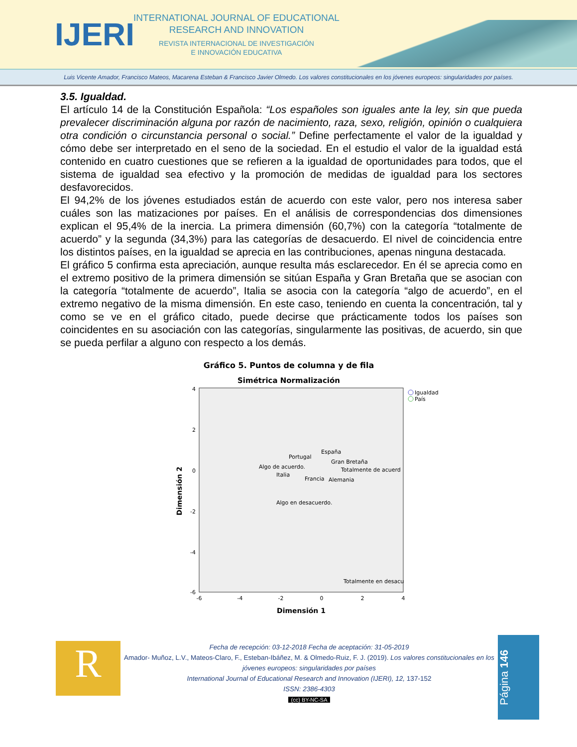IJERI
INTERNATIONAL JOURNAL OF EDUCATIONAL RESEARCH AND INNOVATION
REVISTA INTERNACIONAL DE INVESTIGACIÓN
E INNOVACIÓN EDUCATIVA
Luis Vicente Amador, Francisco Mateos, Macarena Esteban & Francisco Javier Olmedo. Los valores constitucionales en los jóvenes europeos: singularidades por países.
3.5. Igualdad.
El artículo 14 de la Constitución Española: “Los españoles son iguales ante la ley, sin que pueda prevalecer discriminación alguna por razón de nacimiento, raza, sexo, religión, opinión o cualquiera otra condición o circunstancia personal o social.” Define perfectamente el valor de la igualdad y cómo debe ser interpretado en el seno de la sociedad. En el estudio el valor de la igualdad está contenido en cuatro cuestiones que se refieren a la igualdad de oportunidades para todos, que el sistema de igualdad sea efectivo y la promoción de medidas de igualdad para los sectores desfavorecidos.
El 94,2% de los jóvenes estudiados están de acuerdo con este valor, pero nos interesa saber cuáles son las matizaciones por países. En el análisis de correspondencias dos dimensiones explican el 95,4% de la inercia. La primera dimensión (60,7%) con la categoría “totalmente de acuerdo” y la segunda (34,3%) para las categorías de desacuerdo. El nivel de coincidencia entre los distintos países, en la igualdad se aprecia en las contribuciones, apenas ninguna destacada.
El gráfico 5 confirma esta apreciación, aunque resulta más esclarecedor. En él se aprecia como en el extremo positivo de la primera dimensión se sitúan España y Gran Bretaña que se asocian con la categoría “totalmente de acuerdo”, Italia se asocia con la categoría “algo de acuerdo”, en el extremo negativo de la misma dimensión. En este caso, teniendo en cuenta la concentración, tal y como se ve en el gráfico citado, puede decirse que prácticamente todos los países son coincidentes en su asociación con las categorías, singularmente las positivas, de acuerdo, sin que se pueda perfilar a alguno con respecto a los demás.
Gráfico 5. Puntos de columna y de fila
Simétrica Normalización
4
2
0
-2
-4
-6
-6
-4
-2
0
2
4
Dimensión 1
Dimensión 2
Igualdad
País
España
Portugal
Gran Bretaña
Algo de acuerdo.
Totalmente de acuerd
Italia
Francia
Alemania
Algo en desacuerdo.
Totalmente en desacu
R
Fecha de recepción: 03-12-2018 Fecha de aceptación: 31-05-2019
Amador- Muñoz, L.V., Mateos-Claro, F., Esteban-Ibáñez, M. & Olmedo-Ruiz, F. J. (2019). Los valores constitucionales en los jóvenes europeos: singularidades por países
International Journal of Educational Research and Innovation (IJERI), 12, 137-152
ISSN: 2386-4303
(cc) BY-NC-SA
Página 146